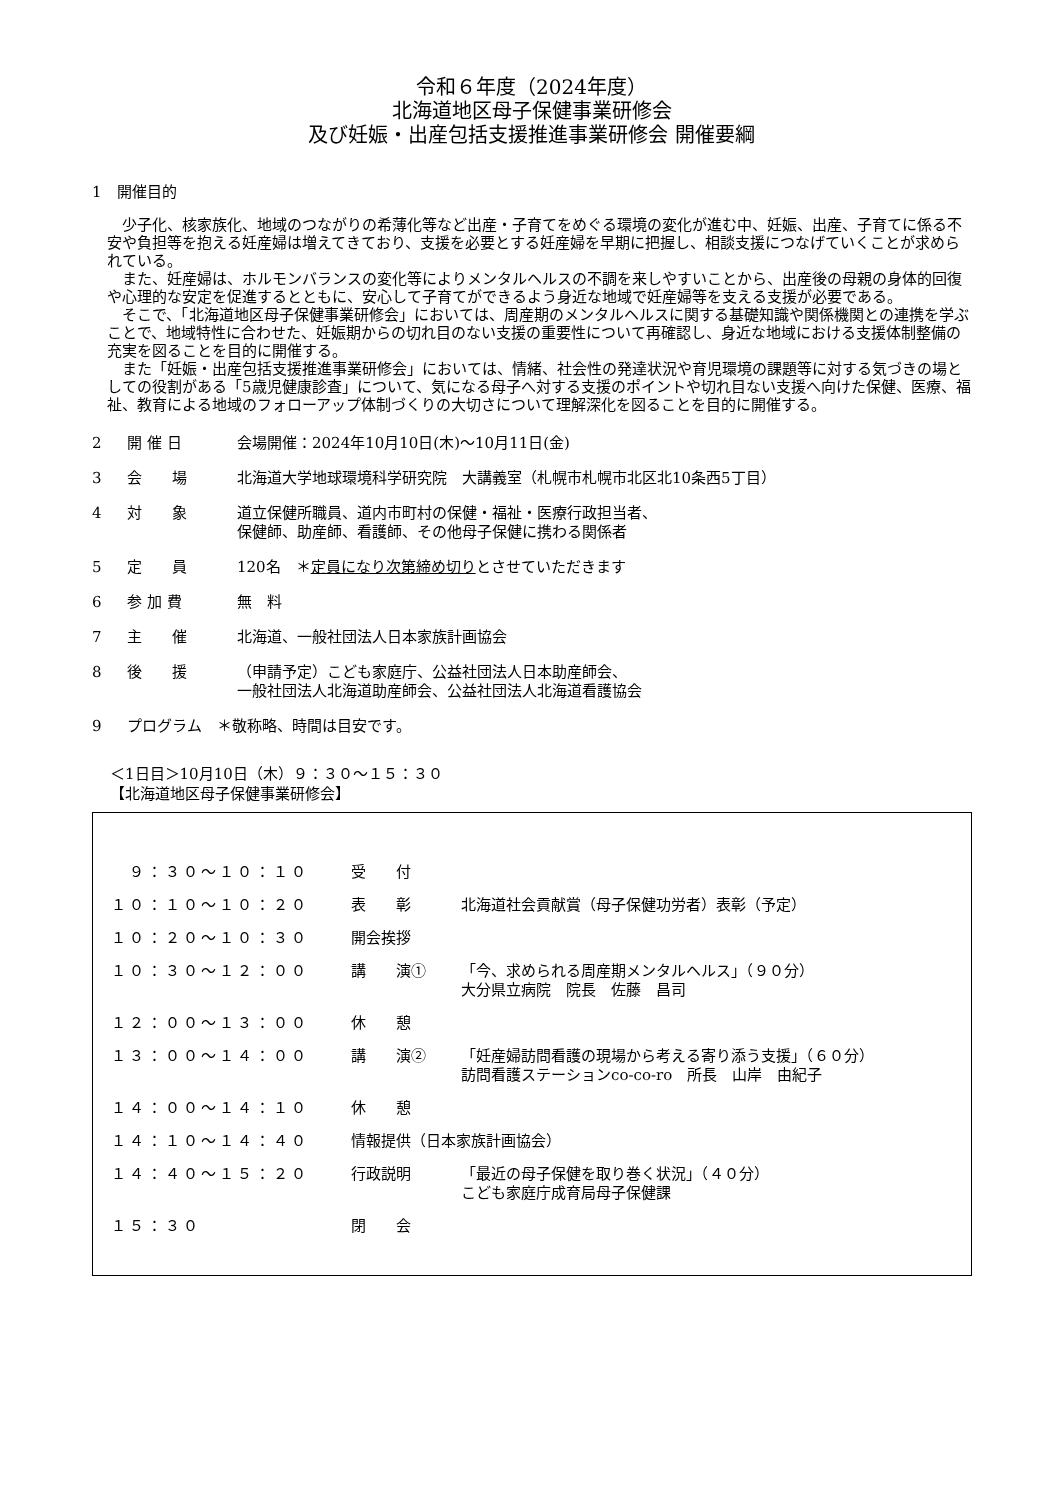令和６年度（2024年度）
北海道地区母子保健事業研修会
及び妊娠・出産包括支援推進事業研修会 開催要綱
1　開催目的
少子化、核家族化、地域のつながりの希薄化等など出産・子育てをめぐる環境の変化が進む中、妊娠、出産、子育てに係る不安や負担等を抱える妊産婦は増えてきており、支援を必要とする妊産婦を早期に把握し、相談支援につなげていくことが求められている。
また、妊産婦は、ホルモンバランスの変化等によりメンタルヘルスの不調を来しやすいことから、出産後の母親の身体的回復や心理的な安定を促進するとともに、安心して子育てができるよう身近な地域で妊産婦等を支える支援が必要である。
そこで、「北海道地区母子保健事業研修会」においては、周産期のメンタルヘルスに関する基礎知識や関係機関との連携を学ぶことで、地域特性に合わせた、妊娠期からの切れ目のない支援の重要性について再確認し、身近な地域における支援体制整備の充実を図ることを目的に開催する。
また「妊娠・出産包括支援推進事業研修会」においては、情緒、社会性の発達状況や育児環境の課題等に対する気づきの場としての役割がある「5歳児健康診査」について、気になる母子へ対する支援のポイントや切れ目ない支援へ向けた保健、医療、福祉、教育による地域のフォローアップ体制づくりの大切さについて理解深化を図ることを目的に開催する。
| 2 | 開 催 日 | 会場開催：2024年10月10日(木)～10月11日(金) |
| 3 | 会 場 | 北海道大学地球環境科学研究院 大講義室（札幌市札幌市北区北10条西5丁目） |
| 4 | 対 象 | 道立保健所職員、道内市町村の保健・福祉・医療行政担当者、 保健師、助産師、看護師、その他母子保健に携わる関係者 |
| 5 | 定 員 | 120名 ＊ 定員になり次第締め切り とさせていただきます |
| 6 | 参 加 費 | 無 料 |
| 7 | 主 催 | 北海道、一般社団法人日本家族計画協会 |
| 8 | 後 援 | （申請予定）こども家庭庁、公益社団法人日本助産師会、 一般社団法人北海道助産師会、公益社団法人北海道看護協会 |
| 9 | プログラム ＊敬称略、時間は目安です。 | |
＜1日目＞10月10日（木）９：３０～１５：３０
【北海道地区母子保健事業研修会】
| ９：３０～１０：１０ | 受 付 | |
| １０：１０～１０：２０ | 表 彰 | 北海道社会貢献賞（母子保健功労者）表彰（予定） |
| １０：２０～１０：３０ | 開会挨拶 | |
| １０：３０～１２：００ | 講 演① | 「今、求められる周産期メンタルヘルス」（９０分） 大分県立病院 院長 佐藤 昌司 |
| １２：００～１３：００ | 休 憩 | |
| １３：００～１４：００ | 講 演② | 「妊産婦訪問看護の現場から考える寄り添う支援」（６０分） 訪問看護ステーションco-co-ro 所長 山岸 由紀子 |
| １４：００～１４：１０ | 休 憩 | |
| １４：１０～１４：４０ | 情報提供（日本家族計画協会） | |
| １４：４０～１５：２０ | 行政説明 | 「最近の母子保健を取り巻く状況」（４０分） こども家庭庁成育局母子保健課 |
| １５：３０ | 閉 会 | |